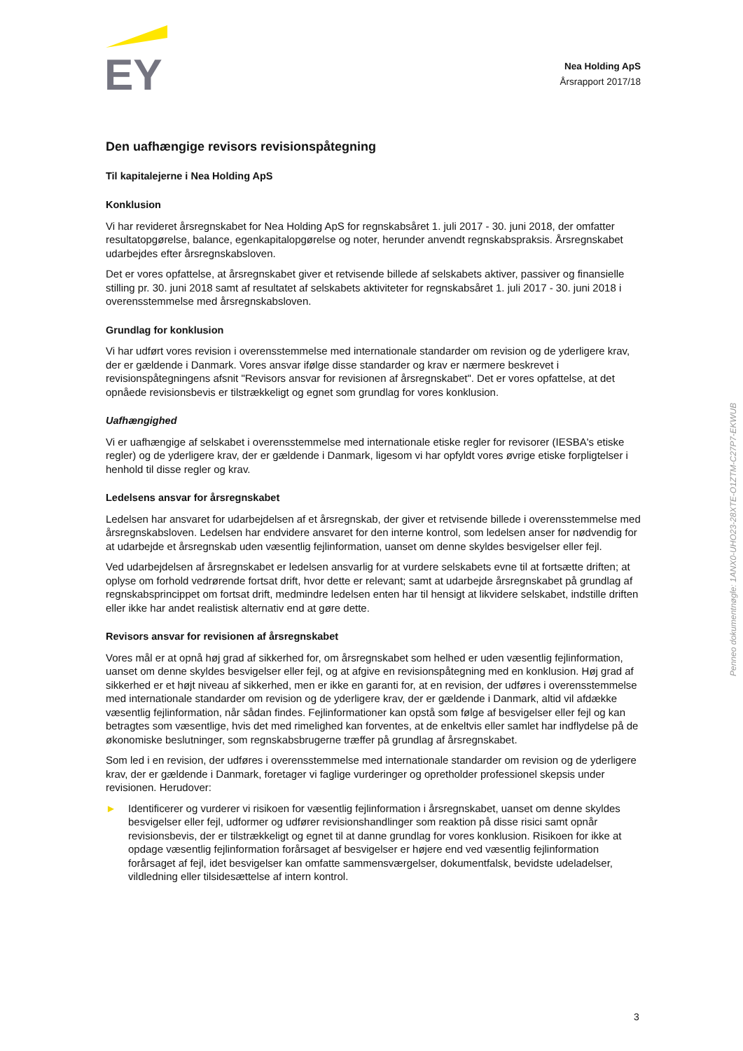EY
Nea Holding ApS
Årsrapport 2017/18
Den uafhængige revisors revisionspåtegning
Til kapitalejerne i Nea Holding ApS
Konklusion
Vi har revideret årsregnskabet for Nea Holding ApS for regnskabsåret 1. juli 2017 - 30. juni 2018, der omfatter resultatopgørelse, balance, egenkapitalopgørelse og noter, herunder anvendt regnskabspraksis. Årsregnskabet udarbejdes efter årsregnskabsloven.
Det er vores opfattelse, at årsregnskabet giver et retvisende billede af selskabets aktiver, passiver og finansielle stilling pr. 30. juni 2018 samt af resultatet af selskabets aktiviteter for regnskabsåret 1. juli 2017 - 30. juni 2018 i overensstemmelse med årsregnskabsloven.
Grundlag for konklusion
Vi har udført vores revision i overensstemmelse med internationale standarder om revision og de yderligere krav, der er gældende i Danmark. Vores ansvar ifølge disse standarder og krav er nærmere beskrevet i revisionspåtegningens afsnit "Revisors ansvar for revisionen af årsregnskabet". Det er vores opfattelse, at det opnåede revisionsbevis er tilstrækkeligt og egnet som grundlag for vores konklusion.
Uafhængighed
Vi er uafhængige af selskabet i overensstemmelse med internationale etiske regler for revisorer (IESBA's etiske regler) og de yderligere krav, der er gældende i Danmark, ligesom vi har opfyldt vores øvrige etiske forpligtelser i henhold til disse regler og krav.
Ledelsens ansvar for årsregnskabet
Ledelsen har ansvaret for udarbejdelsen af et årsregnskab, der giver et retvisende billede i overensstemmelse med årsregnskabsloven. Ledelsen har endvidere ansvaret for den interne kontrol, som ledelsen anser for nødvendig for at udarbejde et årsregnskab uden væsentlig fejlinformation, uanset om denne skyldes besvigelser eller fejl.
Ved udarbejdelsen af årsregnskabet er ledelsen ansvarlig for at vurdere selskabets evne til at fortsætte driften; at oplyse om forhold vedrørende fortsat drift, hvor dette er relevant; samt at udarbejde årsregnskabet på grundlag af regnskabsprincippet om fortsat drift, medmindre ledelsen enten har til hensigt at likvidere selskabet, indstille driften eller ikke har andet realistisk alternativ end at gøre dette.
Revisors ansvar for revisionen af årsregnskabet
Vores mål er at opnå høj grad af sikkerhed for, om årsregnskabet som helhed er uden væsentlig fejlinformation, uanset om denne skyldes besvigelser eller fejl, og at afgive en revisionspåtegning med en konklusion. Høj grad af sikkerhed er et højt niveau af sikkerhed, men er ikke en garanti for, at en revision, der udføres i overensstemmelse med internationale standarder om revision og de yderligere krav, der er gældende i Danmark, altid vil afdække væsentlig fejlinformation, når sådan findes. Fejlinformationer kan opstå som følge af besvigelser eller fejl og kan betragtes som væsentlige, hvis det med rimelighed kan forventes, at de enkeltvis eller samlet har indflydelse på de økonomiske beslutninger, som regnskabsbrugerne træffer på grundlag af årsregnskabet.
Som led i en revision, der udføres i overensstemmelse med internationale standarder om revision og de yderligere krav, der er gældende i Danmark, foretager vi faglige vurderinger og opretholder professionel skepsis under revisionen. Herudover:
► Identificerer og vurderer vi risikoen for væsentlig fejlinformation i årsregnskabet, uanset om denne skyldes besvigelser eller fejl, udformer og udfører revisionshandlinger som reaktion på disse risici samt opnår revisionsbevis, der er tilstrækkeligt og egnet til at danne grundlag for vores konklusion. Risikoen for ikke at opdage væsentlig fejlinformation forårsaget af besvigelser er højere end ved væsentlig fejlinformation forårsaget af fejl, idet besvigelser kan omfatte sammensværgelser, dokumentfalsk, bevidste udeladelser, vildledning eller tilsidesættelse af intern kontrol.
Penneo dokumentnøgle: 1ANX0-UHO23-28XTE-O1ZTM-C27P7-EKWUB
3